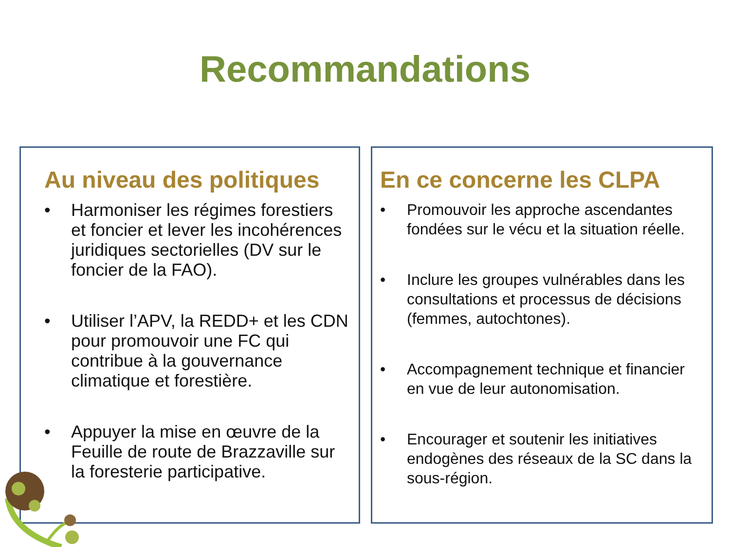Recommandations
Au niveau des politiques
• Harmoniser les régimes forestiers et foncier et lever les incohérences juridiques sectorielles (DV sur le foncier de la FAO).
• Utiliser l’APV, la REDD+ et les CDN pour promouvoir une FC qui contribue à la gouvernance climatique et forestière.
• Appuyer la mise en œuvre de la Feuille de route de Brazzaville sur la foresterie participative.
En ce concerne les CLPA
• Promouvoir les approche ascendantes fondées sur le vécu et la situation réelle.
• Inclure les groupes vulnérables dans les consultations et processus de décisions (femmes, autochtones).
• Accompagnement technique et financier en vue de leur autonomisation.
• Encourager et soutenir les initiatives endogènes des réseaux de la SC dans la sous-région.